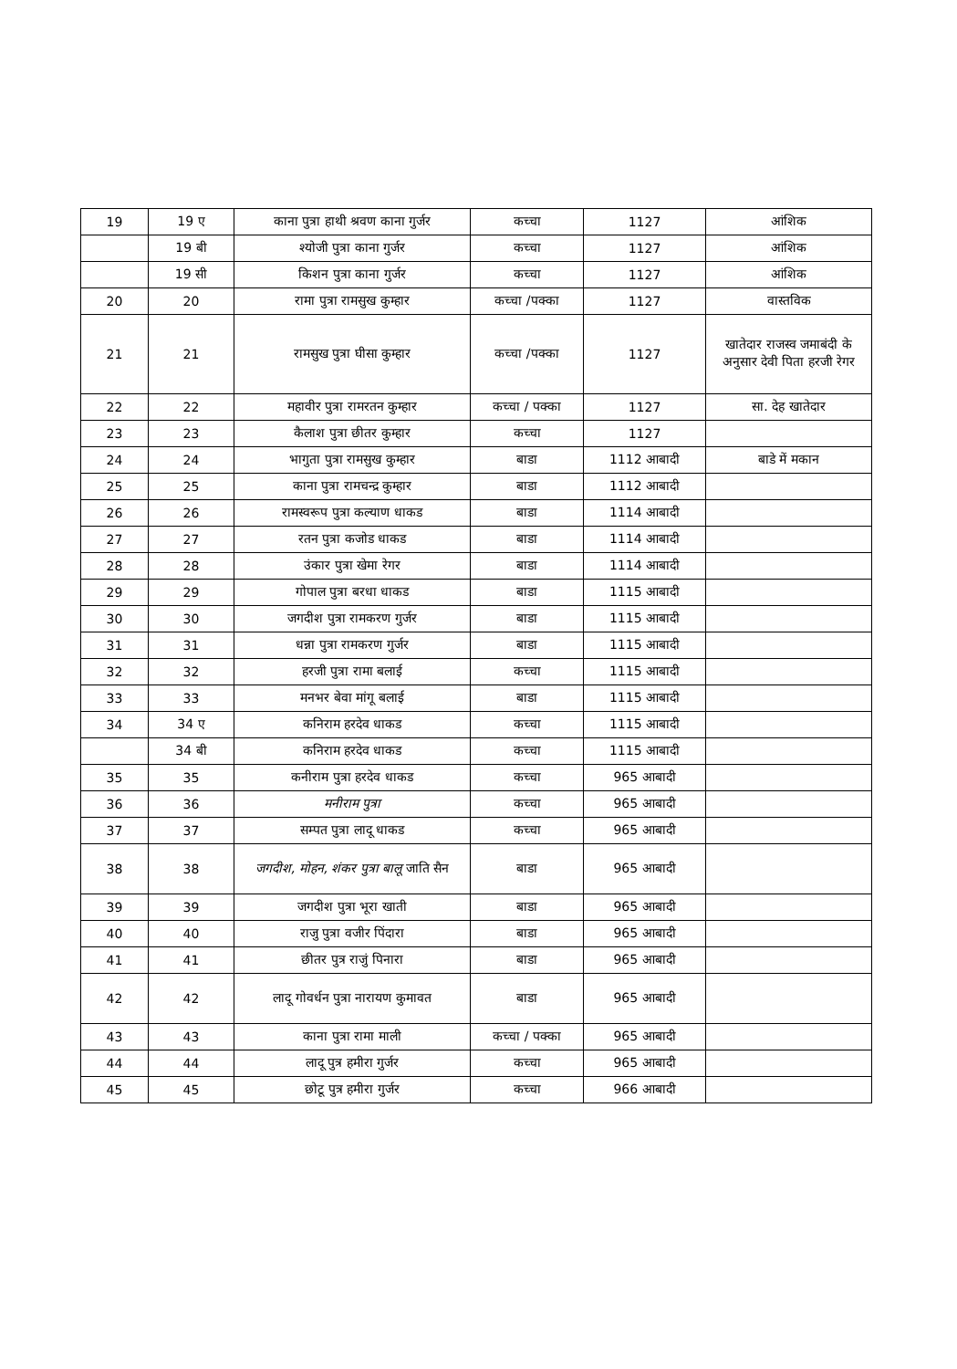| 19 | 19 ए | काना पुत्रा हाथी श्रवण काना गुर्जर | कच्चा | 1127 | आंशिक |
| | 19 बी | श्योजी पुत्रा काना गुर्जर | कच्चा | 1127 | आंशिक |
| | 19 सी | किशन पुत्रा काना गुर्जर | कच्चा | 1127 | आंशिक |
| 20 | 20 | रामा पुत्रा रामसुख कुम्हार | कच्चा /पक्का | 1127 | वास्तविक |
| 21 | 21 | रामसुख पुत्रा घीसा कुम्हार | कच्चा /पक्का | 1127 | खातेदार राजस्व जमाबंदी के अनुसार देवी पिता हरजी रेगर |
| 22 | 22 | महावीर पुत्रा रामरतन कुम्हार | कच्चा / पक्का | 1127 | सा. देह खातेदार |
| 23 | 23 | कैलाश पुत्रा छीतर कुम्हार | कच्चा | 1127 | |
| 24 | 24 | भागुता पुत्रा रामसुख कुम्हार | बाडा | 1112 आबादी | बाडे में मकान |
| 25 | 25 | काना पुत्रा रामचन्द्र कुम्हार | बाडा | 1112 आबादी | |
| 26 | 26 | रामस्वरूप पुत्रा कल्याण धाकड | बाडा | 1114 आबादी | |
| 27 | 27 | रतन पुत्रा कजोड धाकड | बाडा | 1114 आबादी | |
| 28 | 28 | उंकार पुत्रा खेमा रेगर | बाडा | 1114 आबादी | |
| 29 | 29 | गोपाल पुत्रा बरधा धाकड | बाडा | 1115 आबादी | |
| 30 | 30 | जगदीश पुत्रा रामकरण गुर्जर | बाडा | 1115 आबादी | |
| 31 | 31 | धन्ना पुत्रा रामकरण गुर्जर | बाडा | 1115 आबादी | |
| 32 | 32 | हरजी पुत्रा रामा बलाई | कच्चा | 1115 आबादी | |
| 33 | 33 | मनभर बेवा मांगू बलाई | बाडा | 1115 आबादी | |
| 34 | 34 ए | कनिराम हरदेव धाकड | कच्चा | 1115 आबादी | |
| | 34 बी | कनिराम हरदेव धाकड | कच्चा | 1115 आबादी | |
| 35 | 35 | कनीराम पुत्रा हरदेव धाकड | कच्चा | 965 आबादी | |
| 36 | 36 | मनीराम पुत्रा | कच्चा | 965 आबादी | |
| 37 | 37 | सम्पत पुत्रा लादू धाकड | कच्चा | 965 आबादी | |
| 38 | 38 | जगदीश, मोहन, शंकर पुत्रा बालू जाति सैन | बाडा | 965 आबादी | |
| 39 | 39 | जगदीश पुत्रा भूरा खाती | बाडा | 965 आबादी | |
| 40 | 40 | राजु पुत्रा वजीर पिंदारा | बाडा | 965 आबादी | |
| 41 | 41 | छीतर पुत्र राजुं पिनारा | बाडा | 965 आबादी | |
| 42 | 42 | लादू गोवर्धन पुत्रा नारायण कुमावत | बाडा | 965 आबादी | |
| 43 | 43 | काना पुत्रा रामा माली | कच्चा / पक्का | 965 आबादी | |
| 44 | 44 | लादू पुत्र हमीरा गुर्जर | कच्चा | 965 आबादी | |
| 45 | 45 | छोटू पुत्र हमीरा गुर्जर | कच्चा | 966 आबादी | |